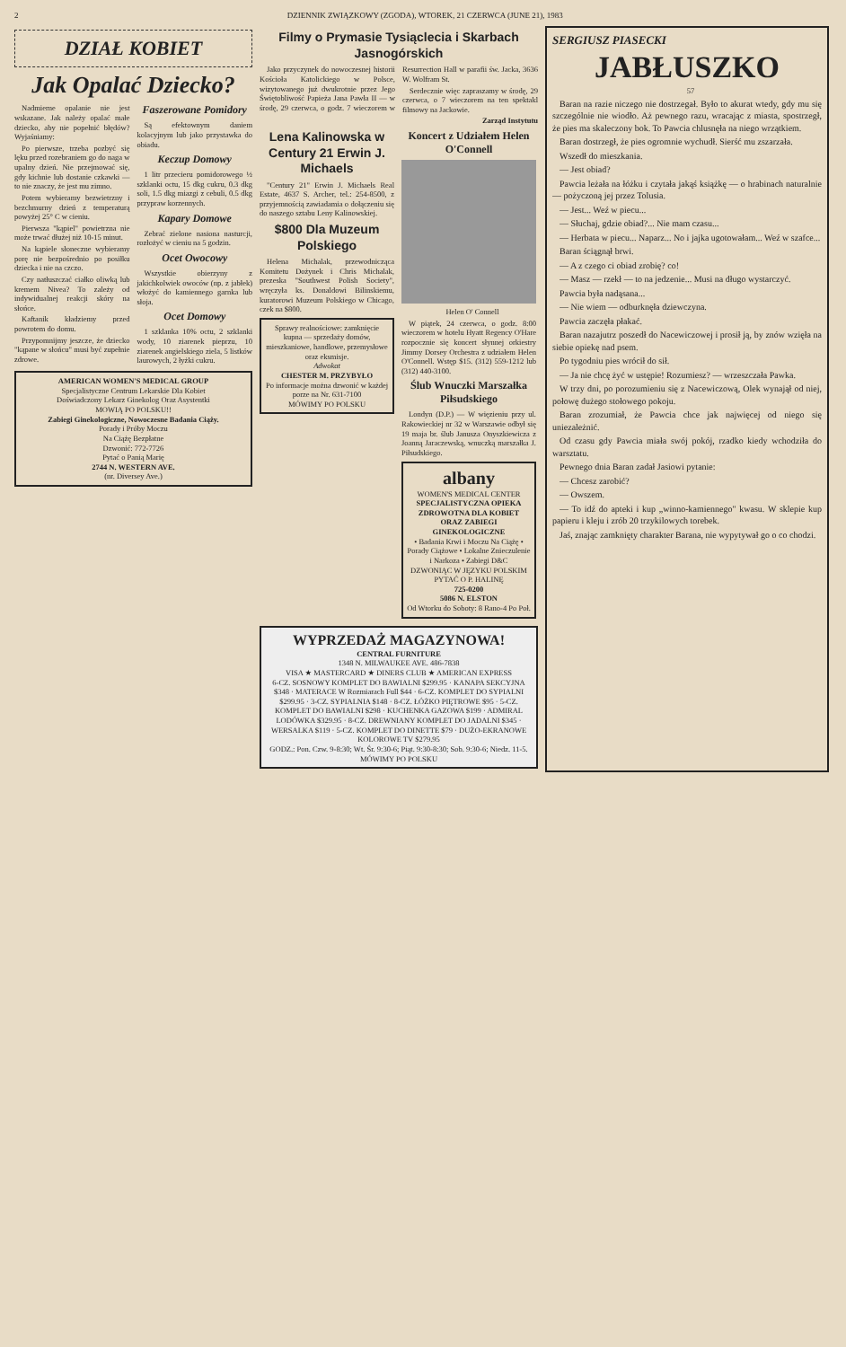2 DZIENNIK ZWIĄZKOWY (ZGODA), WTOREK, 21 CZERWCA (JUNE 21), 1983
DZIAŁ KOBIET
Jak Opalać Dziecko?
Nadmierne opalanie nie jest wskazane. Jak należy opalać małe dziecko, aby nie popełnić błędów? Wyjaśniamy:
Po pierwsze, trzeba pozbyć się lęku przed rozebraniem go do naga w upalny dzień. Nie przejmować się, gdy kichnie lub dostanie czkawki — to nie znaczy, że jest mu zimno.
Potem wybieramy bezwietrzny i bezchmurny dzień z temperaturą powyżej 25° C w cieniu.
Pierwsza "kąpiel" powietrzna nie może trwać dłużej niż 10-15 minut.
Na kąpiele słoneczne wybieramy porę nie bezpośrednio po posiłku dziecka i nie na czczo.
Czy natłuszczać ciałko oliwką lub kremem Nivea? To zależy od indywidualnej reakcji skóry na słońce.
Kaftanik kładziemy przed powrotem do domu.
Przypomnijmy jeszcze, że dziecko "kąpane w słońcu" musi być zupełnie zdrowe.
Faszerowane Pomidory
Są efektownym daniem kolacyjnym lub jako przystawka do obiadu.
Keczup Domowy
1 litr przecieru pomidorowego ½ szklanki octu, 15 dkg cukru, 0.3 dkg soli, 1.5 dkg miazgi z cebuli, 0.5 dkg przypraw korzennych.
Kapary Domowe
Zebrać zielone nasiona nasturcji, rozłożyć w cieniu na 5 godzin.
Ocet Owocowy
Wszystkie obierzyny z jakichkolwiek owoców (np. z jabłek) włożyć do kamiennego garnka lub słoja.
Ocet Domowy
1 szklanka 10% octu, 2 szklanki wody, 10 ziarenek pieprzu, 10 ziarenek angielskiego ziela, 5 listków laurowych, 2 łyżki cukru.
AMERICAN WOMEN'S MEDICAL GROUP
Specjalistyczne Centrum Lekarskie Dla Kobiet
Doświadczony Lekarz Ginekolog Oraz Asystentki
MOWIĄ PO POLSKU!!
Zabiegi Ginekologiczne, Nowoczesne Badania Ciąży.
Porady i Próby Moczu
Na Ciążę Bezpłatne
Dzwonić: 772-7726
Pytać o Panią Marię
2744 N. WESTERN AVE.
(nr. Diversey Ave.)
Filmy o Prymasie Tysiąclecia i Skarbach Jasnogórskich
Jako przyczynek do nowoczesnej historii Kościoła Katolickiego w Polsce, wizytowanego już dwukrotnie przez Jego Świętobliwość Papieża Jana Pawła II — w środę, 29 czerwca, o godz. 7 wieczorem w Resurrection Hall w parafii św. Jacka, 3636 W. Wolfram St.
Serdecznie więc zapraszamy w środę, 29 czerwca, o 7 wieczorem na ten spektakl filmowy na Jackowie.
Zarząd Instytutu
Lena Kalinowska w Century 21 Erwin J. Michaels
"Century 21" Erwin J. Michaels Real Estate, 4637 S. Archer, tel.: 254-8500, z przyjemnością zawiadamia o dołączeniu się do naszego sztabu Leny Kalinowskiej.
$800 Dla Muzeum Polskiego
Helena Michalak, przewodnicząca Komitetu Dożynek i Chris Michalak, prezeska "Southwest Polish Society", wręczyła ks. Donaldowi Bilinskiemu, kuratorowi Muzeum Polskiego w Chicago, czek na $800.
Sprawy realnościowe: zamknięcie kupna — sprzedaży domów, mieszkaniowe, handlowe, przemysłowe oraz eksmisje.
Adwokat
CHESTER M. PRZYBYŁO
Po informacje można dzwonić w każdej porze na Nr. 631-7100
MÓWIMY PO POLSKU
Koncert z Udziałem Helen O'Connell
Helen O' Connell
W piątek, 24 czerwca, o godz. 8:00 wieczorem w hotelu Hyatt Regency O'Hare rozpocznie się koncert słynnej orkiestry Jimmy Dorsey Orchestra z udziałem Helen O'Connell. Wstęp $15. (312) 559-1212 lub (312) 440-3100.
Ślub Wnuczki Marszałka Piłsudskiego
Londyn (D.P.) — W więzieniu przy ul. Rakowieckiej nr 32 w Warszawie odbył się 19 maja br. ślub Janusza Onyszkiewicza z Joanną Jaraczewską, wnuczką marszałka J. Piłsudskiego.
albany
WOMEN'S MEDICAL CENTER
SPECJALISTYCZNA OPIEKA ZDROWOTNA DLA KOBIET ORAZ ZABIEGI GINEKOLOGICZNE
• Badania Krwi i Moczu Na Ciążę • Porady Ciążowe • Lokalne Znieczulenie i Narkoza • Zabiegi D&C
DZWONIĄC W JĘZYKU POLSKIM PYTAĆ O P. HALINĘ
725-0200
5086 N. ELSTON
Od Wtorku do Soboty: 8 Rano-4 Po Poł.
WYPRZEDAŻ MAGAZYNOWA!
CENTRAL FURNITURE
1348 N. MILWAUKEE AVE. 486-7838
VISA ★ MASTERCARD ★ DINERS CLUB ★ AMERICAN EXPRESS
6-CZ. SOSNOWY KOMPLET DO BAWIALNI $299.95 · KANAPA SEKCYJNA $348 · MATERACE W Rozmiarach Full $44 · 6-CZ. KOMPLET DO SYPIALNI $299.95 · 3-CZ. SYPIALNIA $148 · 8-CZ. ŁÓŻKO PIĘTROWE $95 · 5-CZ. KOMPLET DO BAWIALNI $298 · KUCHENKA GAZOWA $199 · ADMIRAL LODÓWKA $329.95 · 8-CZ. DREWNIANY KOMPLET DO JADALNI $345 · WERSALKA $119 · 5-CZ. KOMPLET DO DINETTE $79 · DUŻO-EKRANOWE KOLOROWE TV $279.95
GODZ.: Pon. Czw. 9-8:30; Wt. Śr. 9:30-6; Piąt. 9:30-8:30; Sob. 9:30-6; Niedz. 11-5. MÓWIMY PO POLSKU
SERGIUSZ PIASECKI
JABŁUSZKO
57
Baran na razie niczego nie dostrzegał. Było to akurat wtedy, gdy mu się szczególnie nie wiodło. Aż pewnego razu, wracając z miasta, spostrzegł, że pies ma skaleczony bok. To Pawcia chlusnęła na niego wrzątkiem.
Baran dostrzegł, że pies ogromnie wychudł. Sierść mu zszarzała.
Wszedł do mieszkania.
— Jest obiad?
Pawcia leżała na łóżku i czytała jakąś książkę — o hrabinach naturalnie — pożyczoną jej przez Tolusia.
— Jest... Weź w piecu...
— Słuchaj, gdzie obiad?... Nie mam czasu...
— Herbata w piecu... Naparz... No i jajka ugotowałam... Weź w szafce...
Baran ściągnął brwi.
— A z czego ci obiad zrobię? co!
— Masz — rzekł — to na jedzenie... Musi na długo wystarczyć.
Pawcia była nadąsana...
— Nie wiem — odburknęła dziewczyna.
Pawcia zaczęła płakać.
Baran nazajutrz poszedł do Nacewiczowej i prosił ją, by znów wzięła na siebie opiekę nad psem.
Po tygodniu pies wrócił do sił.
— Ja nie chcę żyć w ustępie! Rozumiesz? — wrzeszczała Pawka.
W trzy dni, po porozumieniu się z Nacewiczową, Olek wynajął od niej, połowę dużego stołowego pokoju.
Baran zrozumiał, że Pawcia chce jak najwięcej od niego się uniezależnić.
Od czasu gdy Pawcia miała swój pokój, rzadko kiedy wchodziła do warsztatu.
Pewnego dnia Baran zadał Jasiowi pytanie:
— Chcesz zarobić?
— Owszem.
— To idź do apteki i kup „winno-kamiennego" kwasu. W sklepie kup papieru i kleju i zrób 20 trzykilowych torebek.
Jaś, znając zamknięty charakter Barana, nie wypytywał go o co chodzi.